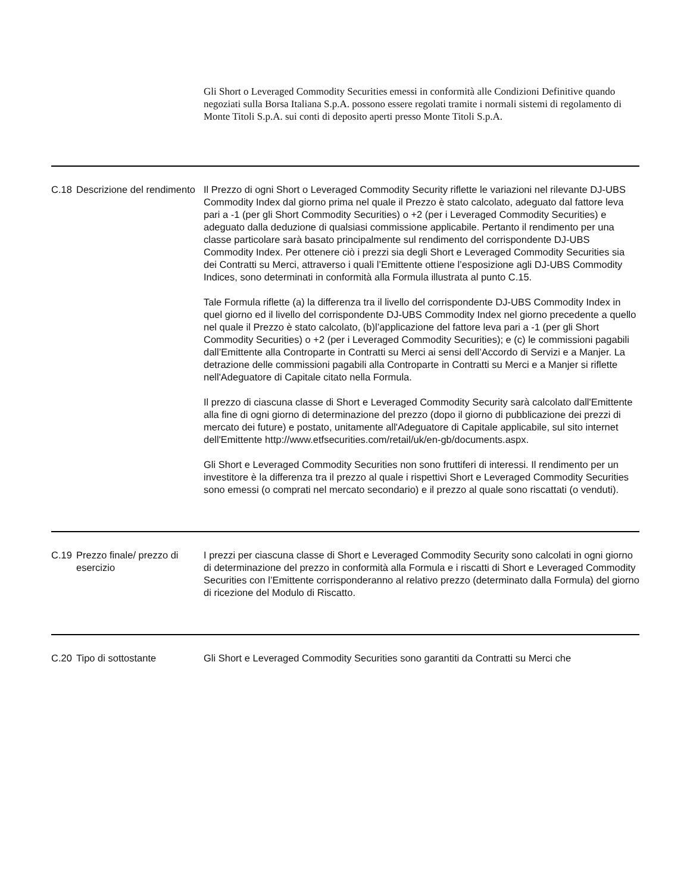Gli Short o Leveraged Commodity Securities emessi in conformità alle Condizioni Definitive quando negoziati sulla Borsa Italiana S.p.A. possono essere regolati tramite i normali sistemi di regolamento di Monte Titoli S.p.A. sui conti di deposito aperti presso Monte Titoli S.p.A.
| C.18 | Descrizione del rendimento | Il Prezzo di ogni Short o Leveraged Commodity Security riflette le variazioni nel rilevante DJ-UBS Commodity Index dal giorno prima nel quale il Prezzo è stato calcolato, adeguato dal fattore leva pari a -1 (per gli Short Commodity Securities) o +2 (per i Leveraged Commodity Securities) e adeguato dalla deduzione di qualsiasi commissione applicabile. Pertanto il rendimento per una classe particolare sarà basato principalmente sul rendimento del corrispondente DJ-UBS Commodity Index. Per ottenere ciò i prezzi sia degli Short e Leveraged Commodity Securities sia dei Contratti su Merci, attraverso i quali l’Emittente ottiene l’esposizione agli DJ-UBS Commodity Indices, sono determinati in conformità alla Formula illustrata al punto C.15. Tale Formula riflette (a) la differenza tra il livello del corrispondente DJ-UBS Commodity Index in quel giorno ed il livello del corrispondente DJ-UBS Commodity Index nel giorno precedente a quello nel quale il Prezzo è stato calcolato, (b)l’applicazione del fattore leva pari a -1 (per gli Short Commodity Securities) o +2 (per i Leveraged Commodity Securities); e (c) le commissioni pagabili dall’Emittente alla Controparte in Contratti su Merci ai sensi dell’Accordo di Servizi e a Manjer. La detrazione delle commissioni pagabili alla Controparte in Contratti su Merci e a Manjer si riflette nell'Adeguatore di Capitale citato nella Formula. Il prezzo di ciascuna classe di Short e Leveraged Commodity Security sarà calcolato dall'Emittente alla fine di ogni giorno di determinazione del prezzo (dopo il giorno di pubblicazione dei prezzi di mercato dei future) e postato, unitamente all'Adeguatore di Capitale applicabile, sul sito internet dell'Emittente http://www.etfsecurities.com/retail/uk/en-gb/documents.aspx. Gli Short e Leveraged Commodity Securities non sono fruttiferi di interessi. Il rendimento per un investitore è la differenza tra il prezzo al quale i rispettivi Short e Leveraged Commodity Securities sono emessi (o comprati nel mercato secondario) e il prezzo al quale sono riscattati (o venduti). |
| C.19 | Prezzo finale/ prezzo di esercizio | I prezzi per ciascuna classe di Short e Leveraged Commodity Security sono calcolati in ogni giorno di determinazione del prezzo in conformità alla Formula e i riscatti di Short e Leveraged Commodity Securities con l’Emittente corrisponderanno al relativo prezzo (determinato dalla Formula) del giorno di ricezione del Modulo di Riscatto. |
| C.20 | Tipo di sottostante | Gli Short e Leveraged Commodity Securities sono garantiti da Contratti su Merci che |